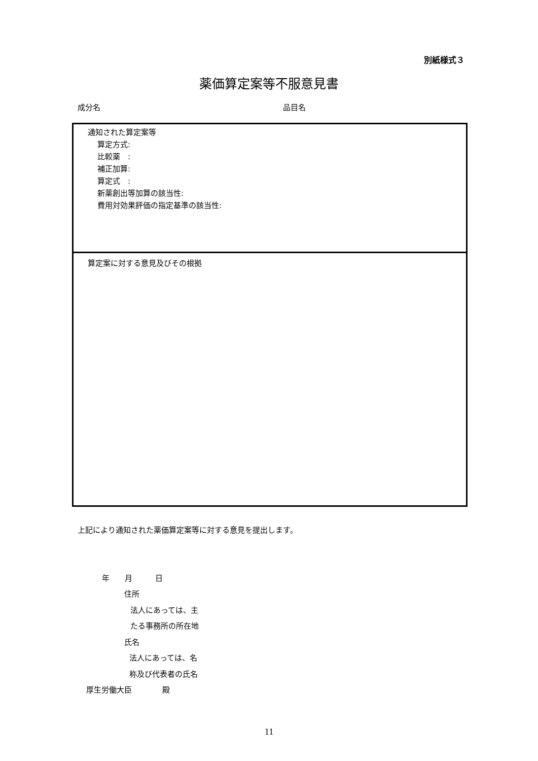別紙様式３
薬価算定案等不服意見書
成分名 品目名
通知された算定案等
算定方式:
比較薬　:
補正加算:
算定式　:
新薬創出等加算の該当性:
費用対効果評価の指定基準の該当性:
算定案に対する意見及びその根拠
上記により通知された薬価算定案等に対する意見を提出します。
年　　月　　　日
住所
法人にあっては、主
たる事務所の所在地
氏名
法人にあっては、名
称及び代表者の氏名
厚生労働大臣　　　　殿
11